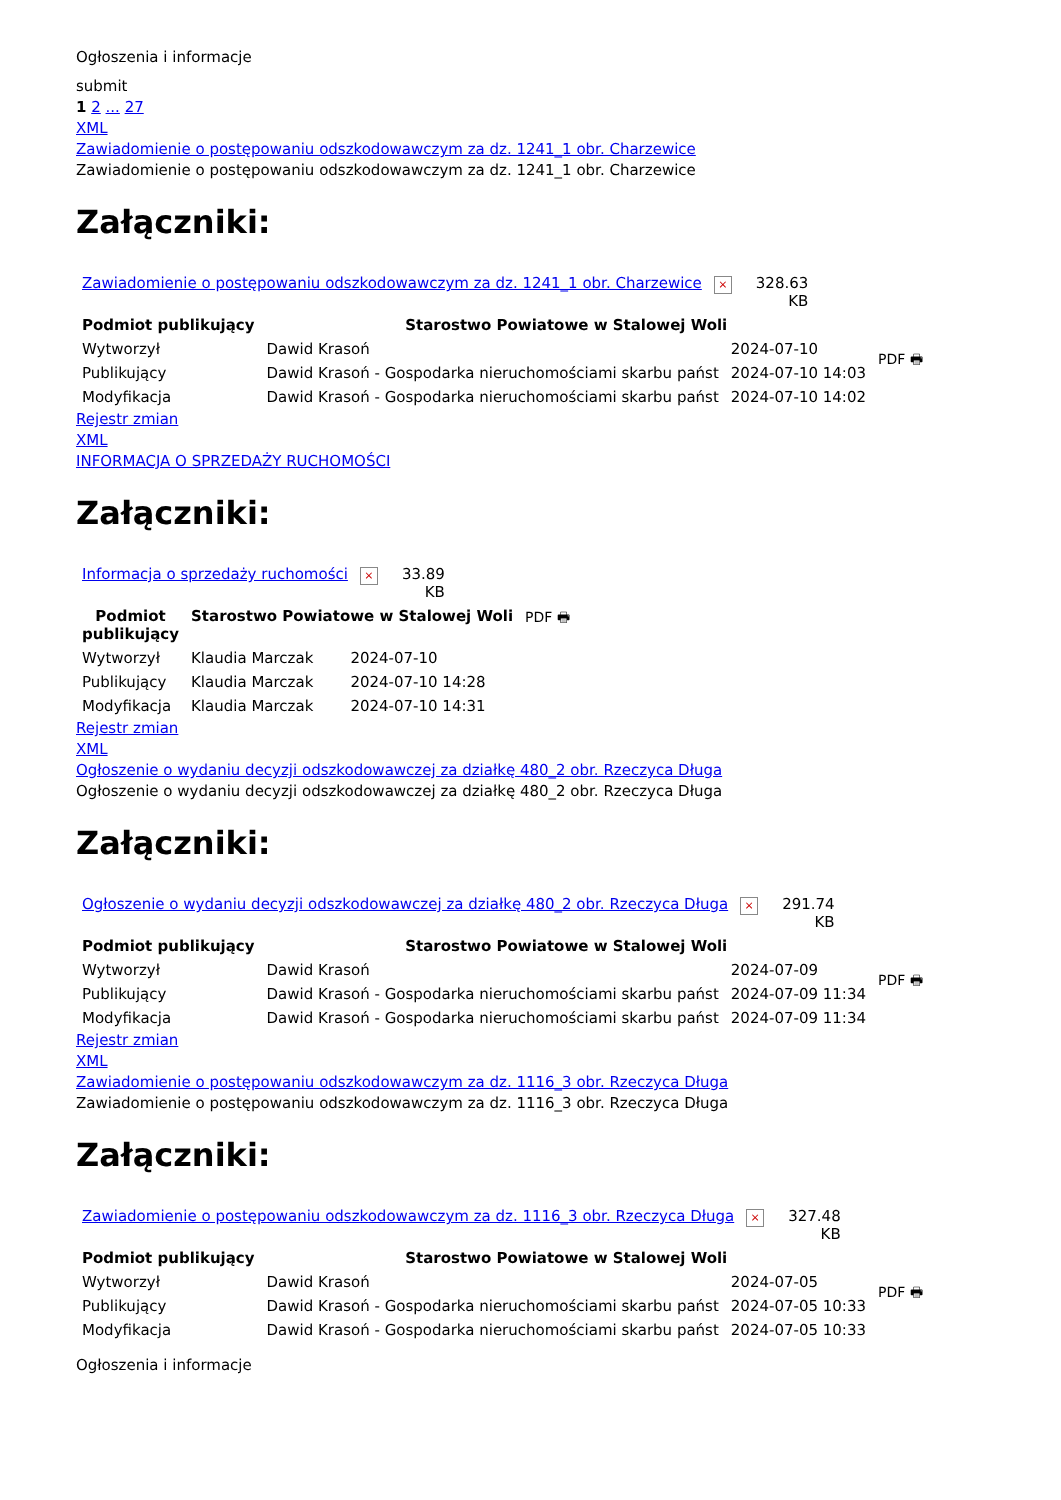Ogłoszenia i informacje
submit
1 2 ... 27
XML
Zawiadomienie o postępowaniu odszkodowawczym za dz. 1241_1 obr. Charzewice
Zawiadomienie o postępowaniu odszkodowawczym za dz. 1241_1 obr. Charzewice
Załączniki:
| Zawiadomienie o postępowaniu odszkodowawczym za dz. 1241_1 obr. Charzewice × | 328.63 KB |
| Podmiot publikujący | Starostwo Powiatowe w Stalowej Woli | | PDF 🖶 |
| Wytworzył | Dawid Krasoń | 2024-07-10 | |
| Publikujący | Dawid Krasoń - Gospodarka nieruchomościami skarbu państ | 2024-07-10 14:03 | |
| Modyfikacja | Dawid Krasoń - Gospodarka nieruchomościami skarbu państ | 2024-07-10 14:02 | |
Rejestr zmian
XML
INFORMACJA O SPRZEDAŻY RUCHOMOŚCI
Załączniki:
| Informacja o sprzedaży ruchomości × | 33.89 KB |
| Podmiot publikujący | Starostwo Powiatowe w Stalowej Woli | | PDF 🖶 |
| Wytworzył | Klaudia Marczak | 2024-07-10 | |
| Publikujący | Klaudia Marczak | 2024-07-10 14:28 | |
| Modyfikacja | Klaudia Marczak | 2024-07-10 14:31 | |
Rejestr zmian
XML
Ogłoszenie o wydaniu decyzji odszkodowawczej za działkę 480_2 obr. Rzeczyca Długa
Ogłoszenie o wydaniu decyzji odszkodowawczej za działkę 480_2 obr. Rzeczyca Długa
Załączniki:
| Ogłoszenie o wydaniu decyzji odszkodowawczej za działkę 480_2 obr. Rzeczyca Długa × | 291.74 KB |
| Podmiot publikujący | Starostwo Powiatowe w Stalowej Woli | | PDF 🖶 |
| Wytworzył | Dawid Krasoń | 2024-07-09 | |
| Publikujący | Dawid Krasoń - Gospodarka nieruchomościami skarbu państ | 2024-07-09 11:34 | |
| Modyfikacja | Dawid Krasoń - Gospodarka nieruchomościami skarbu państ | 2024-07-09 11:34 | |
Rejestr zmian
XML
Zawiadomienie o postępowaniu odszkodowawczym za dz. 1116_3 obr. Rzeczyca Długa
Zawiadomienie o postępowaniu odszkodowawczym za dz. 1116_3 obr. Rzeczyca Długa
Załączniki:
| Zawiadomienie o postępowaniu odszkodowawczym za dz. 1116_3 obr. Rzeczyca Długa × | 327.48 KB |
| Podmiot publikujący | Starostwo Powiatowe w Stalowej Woli | | PDF 🖶 |
| Wytworzył | Dawid Krasoń | 2024-07-05 | |
| Publikujący | Dawid Krasoń - Gospodarka nieruchomościami skarbu państ | 2024-07-05 10:33 | |
| Modyfikacja | Dawid Krasoń - Gospodarka nieruchomościami skarbu państ | 2024-07-05 10:33 | |
Ogłoszenia i informacje